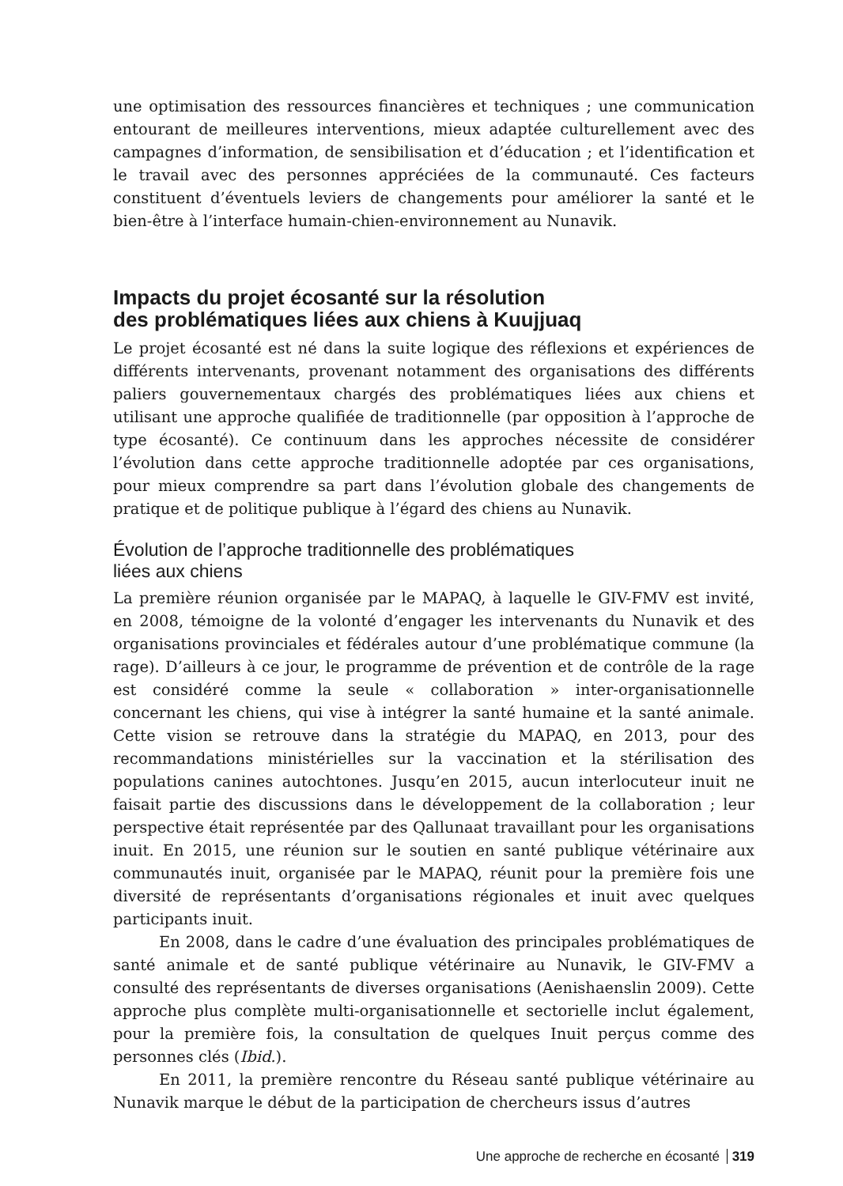une optimisation des ressources financières et techniques ; une communication entourant de meilleures interventions, mieux adaptée culturellement avec des campagnes d’information, de sensibilisation et d’éducation ; et l’identification et le travail avec des personnes appréciées de la communauté. Ces facteurs constituent d’éventuels leviers de changements pour améliorer la santé et le bien-être à l’interface humain-chien-environnement au Nunavik.
Impacts du projet écosanté sur la résolution
des problématiques liées aux chiens à Kuujjuaq
Le projet écosanté est né dans la suite logique des réflexions et expériences de différents intervenants, provenant notamment des organisations des différents paliers gouvernementaux chargés des problématiques liées aux chiens et utilisant une approche qualifiée de traditionnelle (par opposition à l’approche de type écosanté). Ce continuum dans les approches nécessite de considérer l’évolution dans cette approche traditionnelle adoptée par ces organisations, pour mieux comprendre sa part dans l’évolution globale des changements de pratique et de politique publique à l’égard des chiens au Nunavik.
Évolution de l’approche traditionnelle des problématiques
liées aux chiens
La première réunion organisée par le MAPAQ, à laquelle le GIV-FMV est invité, en 2008, témoigne de la volonté d’engager les intervenants du Nunavik et des organisations provinciales et fédérales autour d’une problématique commune (la rage). D’ailleurs à ce jour, le programme de prévention et de contrôle de la rage est considéré comme la seule « collaboration » inter-organisationnelle concernant les chiens, qui vise à intégrer la santé humaine et la santé animale. Cette vision se retrouve dans la stratégie du MAPAQ, en 2013, pour des recommandations ministérielles sur la vaccination et la stérilisation des populations canines autochtones. Jusqu’en 2015, aucun interlocuteur inuit ne faisait partie des discussions dans le développement de la collaboration ; leur perspective était représentée par des Qallunaat travaillant pour les organisations inuit. En 2015, une réunion sur le soutien en santé publique vétérinaire aux communautés inuit, organisée par le MAPAQ, réunit pour la première fois une diversité de représentants d’organisations régionales et inuit avec quelques participants inuit.
En 2008, dans le cadre d’une évaluation des principales problématiques de santé animale et de santé publique vétérinaire au Nunavik, le GIV-FMV a consulté des représentants de diverses organisations (Aenishaenslin 2009). Cette approche plus complète multi-organisationnelle et sectorielle inclut également, pour la première fois, la consultation de quelques Inuit perçus comme des personnes clés (Ibid.).
En 2011, la première rencontre du Réseau santé publique vétérinaire au Nunavik marque le début de la participation de chercheurs issus d’autres
Une approche de recherche en écosanté 319